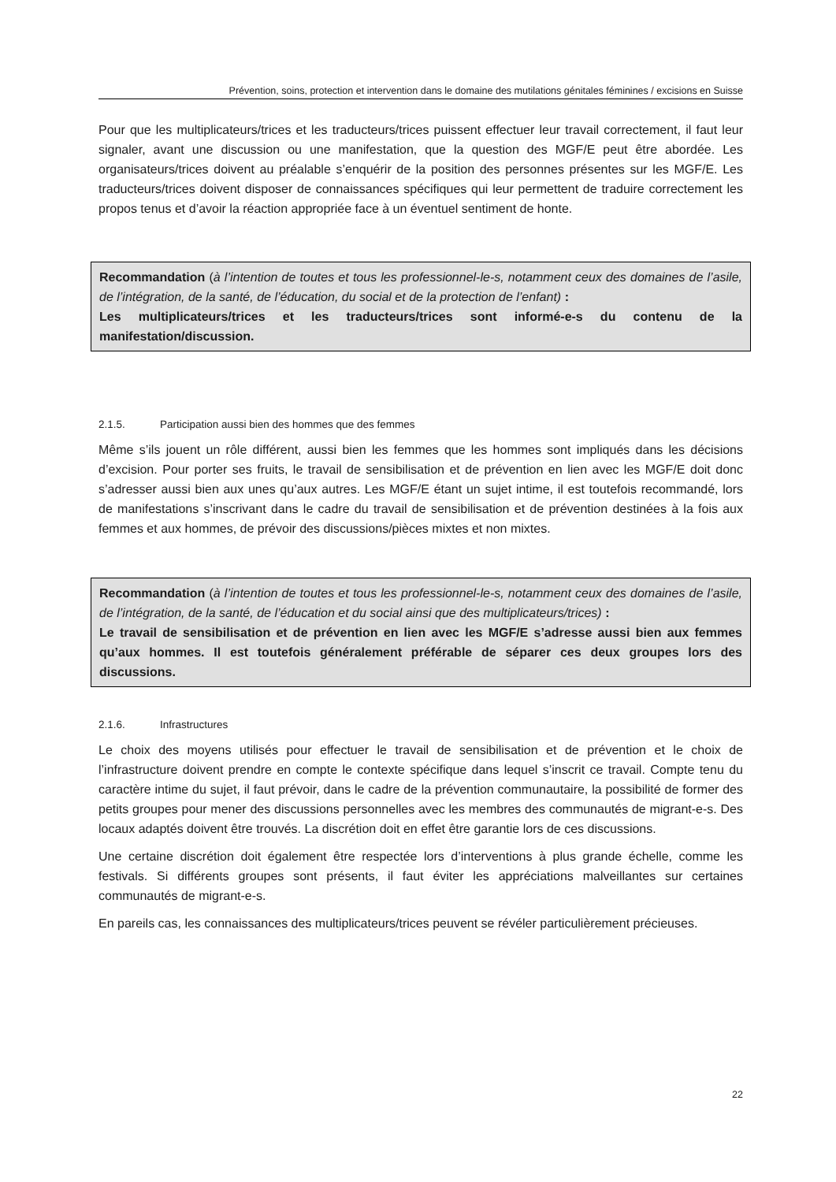Prévention, soins, protection et intervention dans le domaine des mutilations génitales féminines / excisions en Suisse
Pour que les multiplicateurs/trices et les traducteurs/trices puissent effectuer leur travail correctement, il faut leur signaler, avant une discussion ou une manifestation, que la question des MGF/E peut être abordée. Les organisateurs/trices doivent au préalable s’enquérir de la position des personnes présentes sur les MGF/E. Les traducteurs/trices doivent disposer de connaissances spécifiques qui leur permettent de traduire correctement les propos tenus et d’avoir la réaction appropriée face à un éventuel sentiment de honte.
Recommandation (à l’intention de toutes et tous les professionnel-le-s, notamment ceux des domaines de l’asile, de l’intégration, de la santé, de l’éducation, du social et de la protection de l’enfant) :
Les multiplicateurs/trices et les traducteurs/trices sont informé-e-s du contenu de la manifestation/discussion.
2.1.5. Participation aussi bien des hommes que des femmes
Même s’ils jouent un rôle différent, aussi bien les femmes que les hommes sont impliqués dans les décisions d’excision. Pour porter ses fruits, le travail de sensibilisation et de prévention en lien avec les MGF/E doit donc s’adresser aussi bien aux unes qu’aux autres. Les MGF/E étant un sujet intime, il est toutefois recommandé, lors de manifestations s’inscrivant dans le cadre du travail de sensibilisation et de prévention destinées à la fois aux femmes et aux hommes, de prévoir des discussions/pièces mixtes et non mixtes.
Recommandation (à l’intention de toutes et tous les professionnel-le-s, notamment ceux des domaines de l’asile, de l’intégration, de la santé, de l’éducation et du social ainsi que des multiplicateurs/trices) :
Le travail de sensibilisation et de prévention en lien avec les MGF/E s’adresse aussi bien aux femmes qu’aux hommes. Il est toutefois généralement préférable de séparer ces deux groupes lors des discussions.
2.1.6. Infrastructures
Le choix des moyens utilisés pour effectuer le travail de sensibilisation et de prévention et le choix de l’infrastructure doivent prendre en compte le contexte spécifique dans lequel s’inscrit ce travail. Compte tenu du caractère intime du sujet, il faut prévoir, dans le cadre de la prévention communautaire, la possibilité de former des petits groupes pour mener des discussions personnelles avec les membres des communautés de migrant-e-s. Des locaux adaptés doivent être trouvés. La discrétion doit en effet être garantie lors de ces discussions.
Une certaine discrétion doit également être respectée lors d’interventions à plus grande échelle, comme les festivals. Si différents groupes sont présents, il faut éviter les appréciations malveillantes sur certaines communautés de migrant-e-s.
En pareils cas, les connaissances des multiplicateurs/trices peuvent se révéler particulièrement précieuses.
22